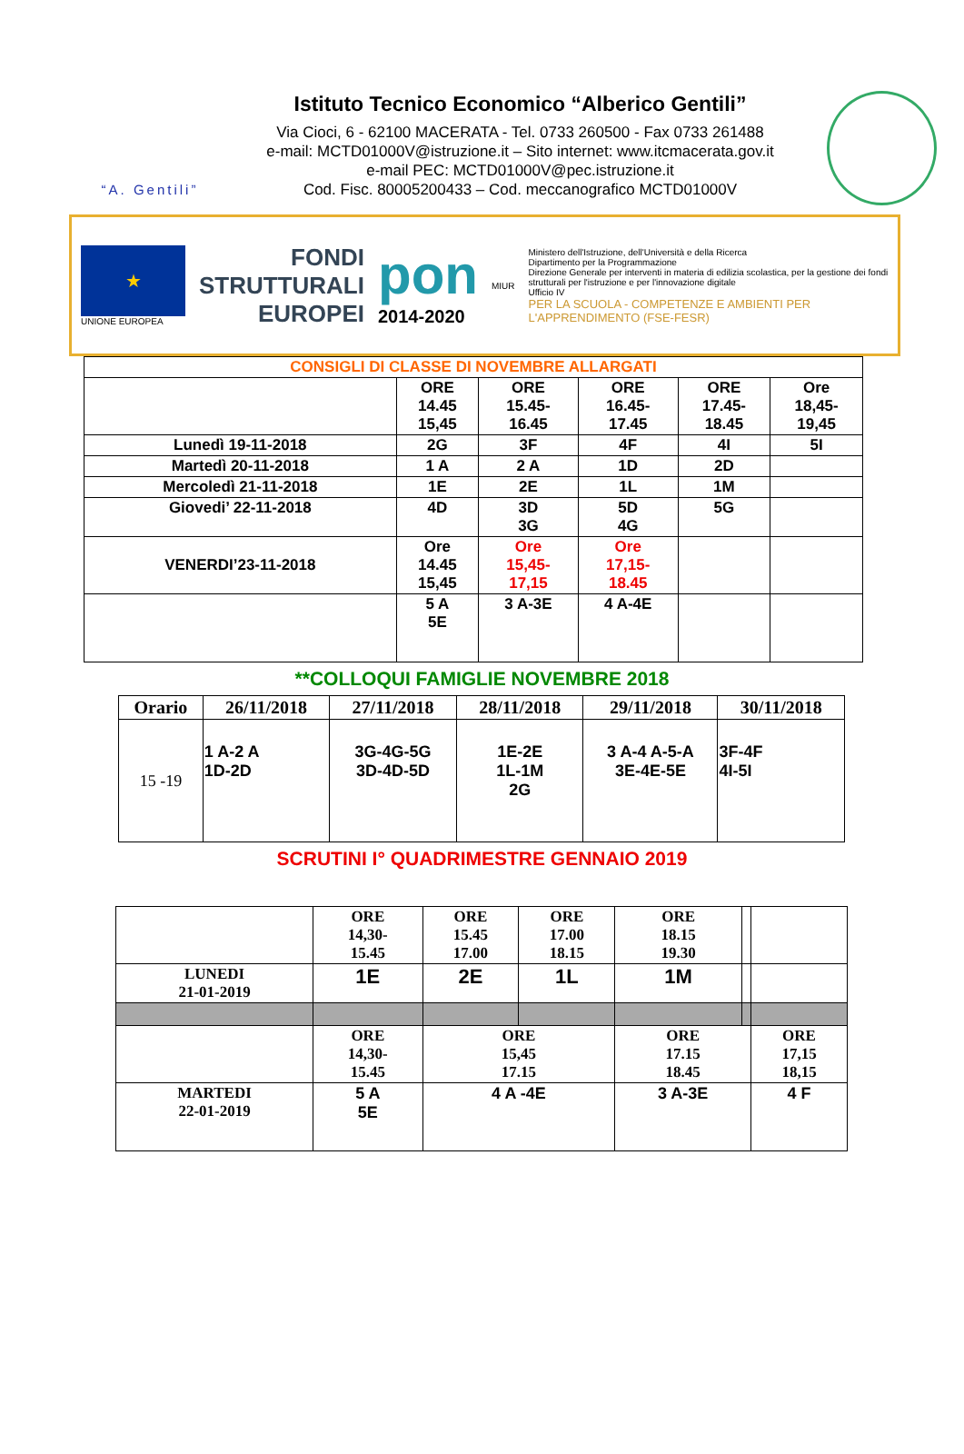“A. Gentili”
Istituto Tecnico Economico “Alberico Gentili”
Via Cioci, 6 - 62100 MACERATA - Tel. 0733 260500 - Fax 0733 261488
e-mail: MCTD01000V@istruzione.it – Sito internet: www.itcmacerata.gov.it
e-mail PEC: MCTD01000V@pec.istruzione.it
Cod. Fisc. 80005200433 – Cod. meccanografico MCTD01000V
★
UNIONE EUROPEA
FONDI
STRUTTURALI
EUROPEI
pon
2014-2020
MIUR
Ministero dell'Istruzione, dell'Università e della Ricerca
Dipartimento per la Programmazione
Direzione Generale per interventi in materia di edilizia scolastica, per la gestione dei fondi strutturali per l'istruzione e per l'innovazione digitale
Ufficio IV
PER LA SCUOLA - COMPETENZE E AMBIENTI PER L'APPRENDIMENTO (FSE-FESR)
| CONSIGLI DI CLASSE DI NOVEMBRE ALLARGATI | | | | | |
| --- | --- | --- | --- | --- | --- |
| | ORE 14.45 15,45 | ORE 15.45- 16.45 | ORE 16.45- 17.45 | ORE 17.45- 18.45 | Ore 18,45- 19,45 |
| Lunedì 19-11-2018 | 2G | 3F | 4F | 4I | 5I |
| Martedì 20-11-2018 | 1 A | 2 A | 1D | 2D | |
| Mercoledì 21-11-2018 | 1E | 2E | 1L | 1M | |
| Giovedi’ 22-11-2018 | 4D | 3D 3G | 5D 4G | 5G | |
| VENERDI’23-11-2018 | Ore 14.45 15,45 | Ore 15,45- 17,15 | Ore 17,15- 18.45 | | |
| | 5 A 5E | 3 A-3E | 4 A-4E | | |
**COLLOQUI FAMIGLIE NOVEMBRE 2018
| Orario | 26/11/2018 | 27/11/2018 | 28/11/2018 | 29/11/2018 | 30/11/2018 |
| --- | --- | --- | --- | --- | --- |
| 15 -19 | 1 A-2 A 1D-2D | 3G-4G-5G 3D-4D-5D | 1E-2E 1L-1M 2G | 3 A-4 A-5-A 3E-4E-5E | 3F-4F 4I-5I |
SCRUTINI I° QUADRIMESTRE GENNAIO 2019
| | ORE 14,30- 15.45 | ORE 15.45 17.00 | ORE 17.00 18.15 | ORE 18.15 19.30 | | |
| LUNEDI 21-01-2019 | 1E | 2E | 1L | 1M | | |
| | ORE 14,30- 15.45 | ORE 15,45 17.15 | | ORE 17.15 18.45 | | ORE 17,15 18,15 |
| MARTEDI 22-01-2019 | 5 A 5E | 4 A -4E | | 3 A-3E | | 4 F |